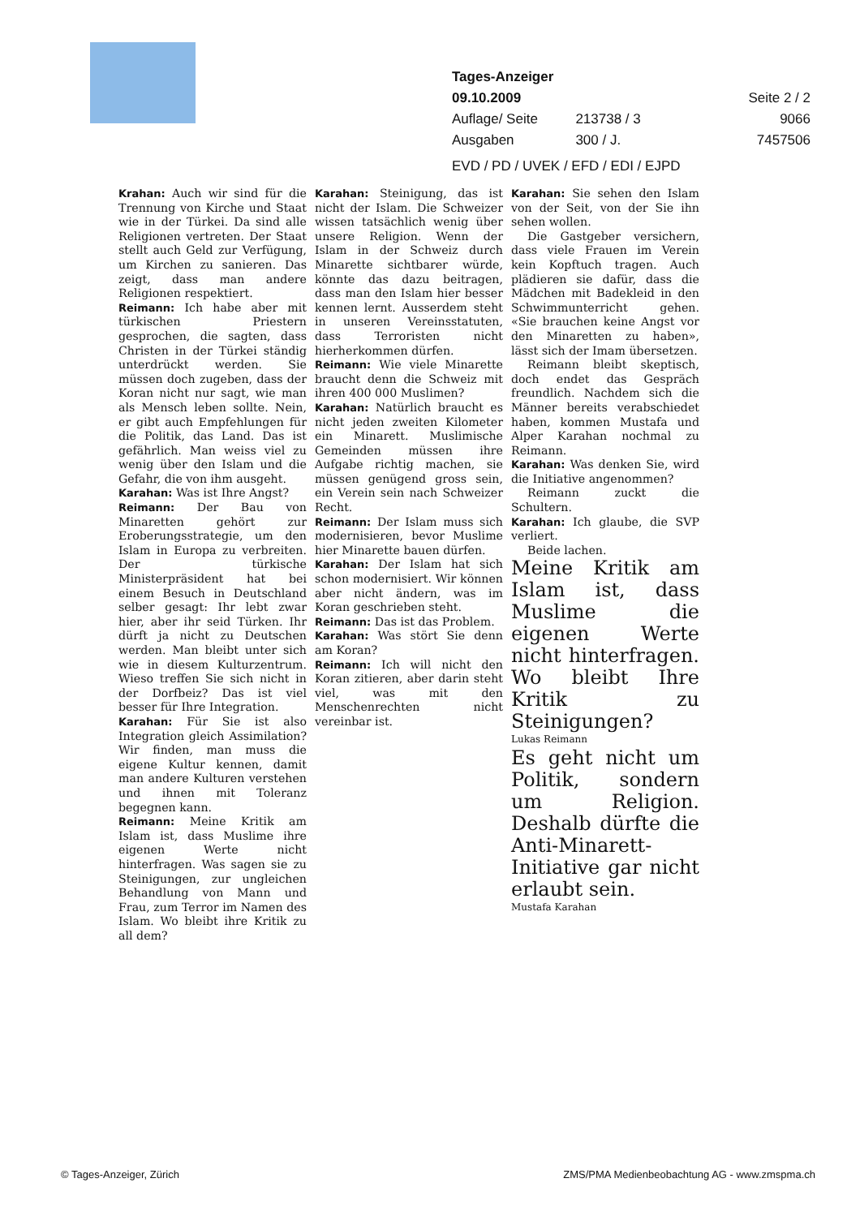Tages-Anzeiger
09.10.2009 Seite 2 / 2
Auflage/ Seite 213738 / 3 9066
Ausgaben 300 / J. 7457506
EVD / PD / UVEK / EFD / EDI / EJPD
Krahan: Auch wir sind für die Trennung von Kirche und Staat wie in der Türkei. Da sind alle Religionen vertreten. Der Staat stellt auch Geld zur Verfügung, um Kirchen zu sanieren. Das zeigt, dass man andere Religionen respektiert.
Reimann: Ich habe aber mit türkischen Priestern gesprochen, die sagten, dass Christen in der Türkei ständig unterdrückt werden. Sie müssen doch zugeben, dass der Koran nicht nur sagt, wie man als Mensch leben sollte. Nein, er gibt auch Empfehlungen für die Politik, das Land. Das ist gefährlich. Man weiss viel zu wenig über den Islam und die Gefahr, die von ihm ausgeht.
Karahan: Was ist Ihre Angst?
Reimann: Der Bau von Minaretten gehört zur Eroberungsstrategie, um den Islam in Europa zu verbreiten. Der türkische Ministerpräsident hat bei einem Besuch in Deutschland selber gesagt: Ihr lebt zwar hier, aber ihr seid Türken. Ihr dürft ja nicht zu Deutschen werden. Man bleibt unter sich wie in diesem Kulturzentrum. Wieso treffen Sie sich nicht in der Dorfbeiz? Das ist viel besser für Ihre Integration.
Karahan: Für Sie ist also Integration gleich Assimilation? Wir finden, man muss die eigene Kultur kennen, damit man andere Kulturen verstehen und ihnen mit Toleranz begegnen kann.
Reimann: Meine Kritik am Islam ist, dass Muslime ihre eigenen Werte nicht hinterfragen. Was sagen sie zu Steinigungen, zur ungleichen Behandlung von Mann und Frau, zum Terror im Namen des Islam. Wo bleibt ihre Kritik zu all dem?
Karahan: Steinigung, das ist nicht der Islam. Die Schweizer wissen tatsächlich wenig über unsere Religion. Wenn der Islam in der Schweiz durch Minarette sichtbarer würde, könnte das dazu beitragen, dass man den Islam hier besser kennen lernt. Ausserdem steht in unseren Vereinsstatuten, dass Terroristen nicht hierherkommen dürfen.
Reimann: Wie viele Minarette braucht denn die Schweiz mit ihren 400 000 Muslimen?
Karahan: Natürlich braucht es nicht jeden zweiten Kilometer ein Minarett. Muslimische Gemeinden müssen ihre Aufgabe richtig machen, sie müssen genügend gross sein, ein Verein sein nach Schweizer Recht.
Reimann: Der Islam muss sich modernisieren, bevor Muslime hier Minarette bauen dürfen.
Karahan: Der Islam hat sich schon modernisiert. Wir können aber nicht ändern, was im Koran geschrieben steht.
Reimann: Das ist das Problem.
Karahan: Was stört Sie denn am Koran?
Reimann: Ich will nicht den Koran zitieren, aber darin steht viel, was mit den Menschenrechten nicht vereinbar ist.
Karahan: Sie sehen den Islam von der Seit, von der Sie ihn sehen wollen.
Die Gastgeber versichern, dass viele Frauen im Verein kein Kopftuch tragen. Auch plädieren sie dafür, dass die Mädchen mit Badekleid in den Schwimmunterricht gehen. «Sie brauchen keine Angst vor den Minaretten zu haben», lässt sich der Imam übersetzen.
Reimann bleibt skeptisch, doch endet das Gespräch freundlich. Nachdem sich die Männer bereits verabschiedet haben, kommen Mustafa und Alper Karahan nochmal zu Reimann.
Karahan: Was denken Sie, wird die Initiative angenommen?
Reimann zuckt die Schultern.
Karahan: Ich glaube, die SVP verliert.
Beide lachen.
Meine Kritik am Islam ist, dass Muslime die eigenen Werte nicht hinterfragen. Wo bleibt Ihre Kritik zu Steinigungen?
Lukas Reimann
Es geht nicht um Politik, sondern um Religion. Deshalb dürfte die Anti-Minarett-Initiative gar nicht erlaubt sein.
Mustafa Karahan
© Tages-Anzeiger, Zürich ZMS/PMA Medienbeobachtung AG - www.zmspma.ch